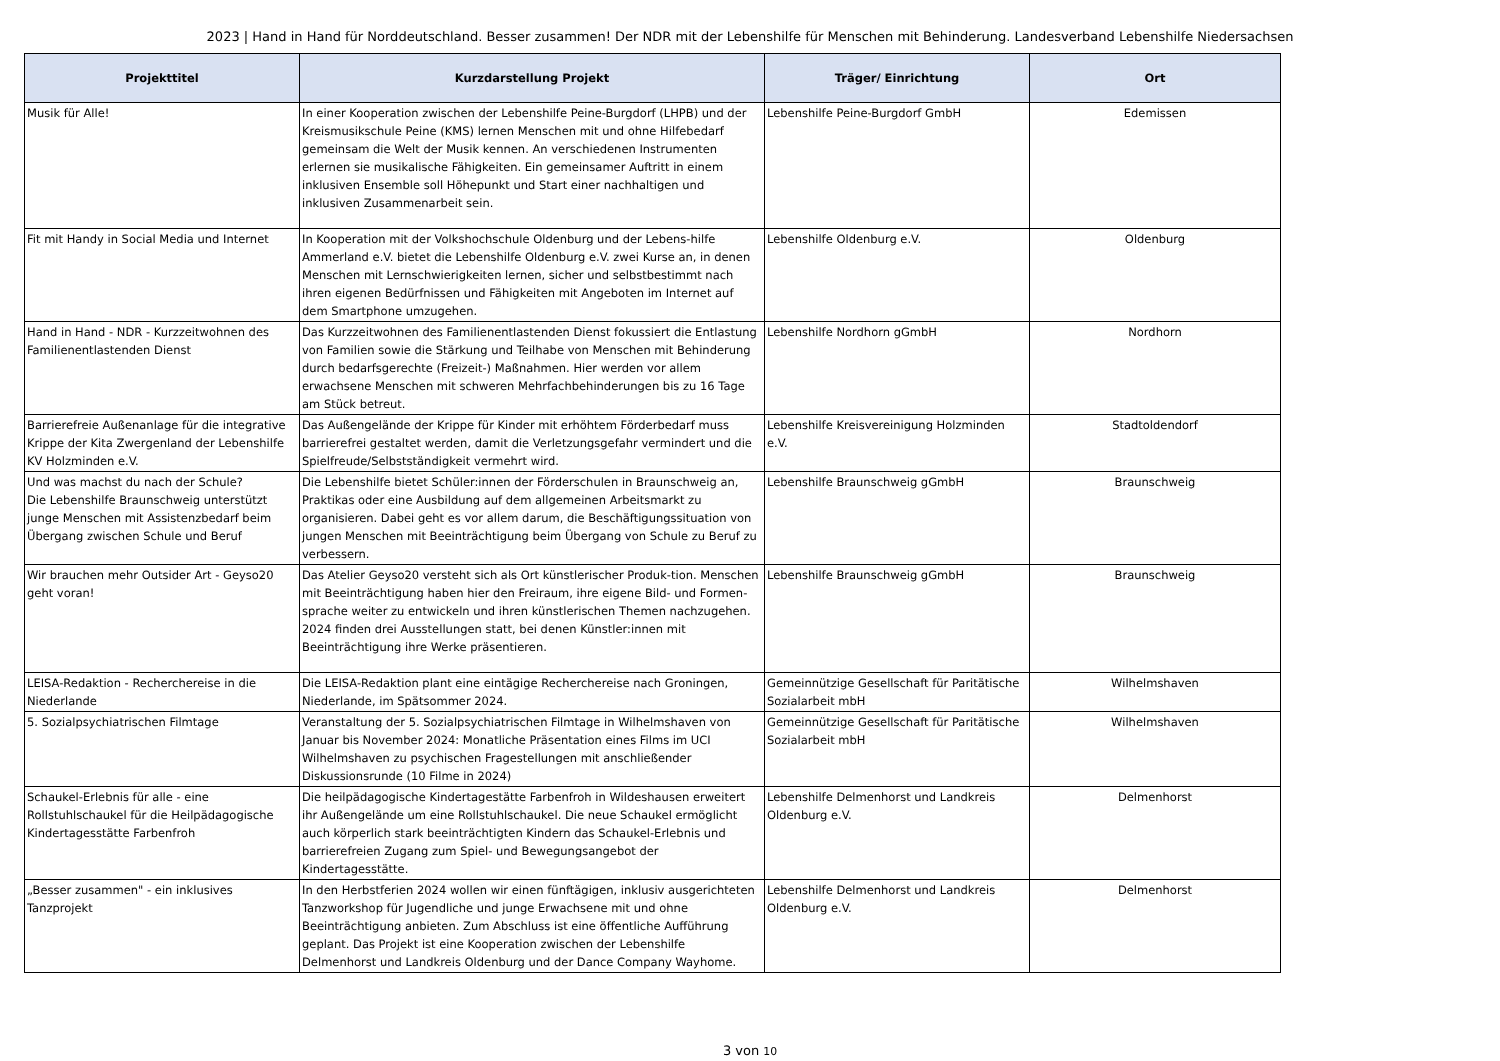2023 | Hand in Hand für Norddeutschland. Besser zusammen! Der NDR mit der Lebenshilfe für Menschen mit Behinderung. Landesverband Lebenshilfe Niedersachsen
| Projekttitel | Kurzdarstellung Projekt | Träger/ Einrichtung | Ort |
| --- | --- | --- | --- |
| Musik für Alle! | In einer Kooperation zwischen der Lebenshilfe Peine-Burgdorf (LHPB) und der Kreismusikschule Peine (KMS) lernen Menschen mit und ohne Hilfebedarf gemeinsam die Welt der Musik kennen. An verschiedenen Instrumenten erlernen sie musikalische Fähigkeiten. Ein gemeinsamer Auftritt in einem inklusiven Ensemble soll Höhepunkt und Start einer nachhaltigen und inklusiven Zusammenarbeit sein. | Lebenshilfe Peine-Burgdorf GmbH | Edemissen |
| Fit mit Handy in Social Media und Internet | In Kooperation mit der Volkshochschule Oldenburg und der Lebens-hilfe Ammerland e.V. bietet die Lebenshilfe Oldenburg e.V. zwei Kurse an, in denen Menschen mit Lernschwierigkeiten lernen, sicher und selbstbestimmt nach ihren eigenen Bedürfnissen und Fähigkeiten mit Angeboten im Internet auf dem Smartphone umzugehen. | Lebenshilfe Oldenburg e.V. | Oldenburg |
| Hand in Hand - NDR - Kurzzeitwohnen des Familienentlastenden Dienst | Das Kurzzeitwohnen des Familienentlastenden Dienst fokussiert die Entlastung von Familien sowie die Stärkung und Teilhabe von Menschen mit Behinderung durch bedarfsgerechte (Freizeit-) Maßnahmen. Hier werden vor allem erwachsene Menschen mit schweren Mehrfachbehinderungen bis zu 16 Tage am Stück betreut. | Lebenshilfe Nordhorn gGmbH | Nordhorn |
| Barrierefreie Außenanlage für die integrative Krippe der Kita Zwergenland der Lebenshilfe KV Holzminden e.V. | Das Außengelände der Krippe für Kinder mit erhöhtem Förderbedarf muss barrierefrei gestaltet werden, damit die Verletzungsgefahr vermindert und die Spielfreude/Selbstständigkeit vermehrt wird. | Lebenshilfe Kreisvereinigung Holzminden e.V. | Stadtoldendorf |
| Und was machst du nach der Schule? Die Lebenshilfe Braunschweig unterstützt junge Menschen mit Assistenzbedarf beim Übergang zwischen Schule und Beruf | Die Lebenshilfe bietet Schüler:innen der Förderschulen in Braunschweig an, Praktikas oder eine Ausbildung auf dem allgemeinen Arbeitsmarkt zu organisieren. Dabei geht es vor allem darum, die Beschäftigungssituation von jungen Menschen mit Beeinträchtigung beim Übergang von Schule zu Beruf zu verbessern. | Lebenshilfe Braunschweig gGmbH | Braunschweig |
| Wir brauchen mehr Outsider Art - Geyso20 geht voran! | Das Atelier Geyso20 versteht sich als Ort künstlerischer Produk-tion. Menschen mit Beeinträchtigung haben hier den Freiraum, ihre eigene Bild- und Formen-sprache weiter zu entwickeln und ihren künstlerischen Themen nachzugehen. 2024 finden drei Ausstellungen statt, bei denen Künstler:innen mit Beeinträchtigung ihre Werke präsentieren. | Lebenshilfe Braunschweig gGmbH | Braunschweig |
| LEISA-Redaktion - Recherchereise in die Niederlande | Die LEISA-Redaktion plant eine eintägige Recherchereise nach Groningen, Niederlande, im Spätsommer 2024. | Gemeinnützige Gesellschaft für Paritätische Sozialarbeit mbH | Wilhelmshaven |
| 5. Sozialpsychiatrischen Filmtage | Veranstaltung der 5. Sozialpsychiatrischen Filmtage in Wilhelmshaven von Januar bis November 2024: Monatliche Präsentation eines Films im UCI Wilhelmshaven zu psychischen Fragestellungen mit anschließender Diskussionsrunde (10 Filme in 2024) | Gemeinnützige Gesellschaft für Paritätische Sozialarbeit mbH | Wilhelmshaven |
| Schaukel-Erlebnis für alle - eine Rollstuhlschaukel für die Heilpädagogische Kindertagesstätte Farbenfroh | Die heilpädagogische Kindertagestätte Farbenfroh in Wildeshausen erweitert ihr Außengelände um eine Rollstuhlschaukel. Die neue Schaukel ermöglicht auch körperlich stark beeinträchtigten Kindern das Schaukel-Erlebnis und barrierefreien Zugang zum Spiel- und Bewegungsangebot der Kindertagesstätte. | Lebenshilfe Delmenhorst und Landkreis Oldenburg e.V. | Delmenhorst |
| „Besser zusammen" - ein inklusives Tanzprojekt | In den Herbstferien 2024 wollen wir einen fünftägigen, inklusiv ausgerichteten Tanzworkshop für Jugendliche und junge Erwachsene mit und ohne Beeinträchtigung anbieten. Zum Abschluss ist eine öffentliche Aufführung geplant. Das Projekt ist eine Kooperation zwischen der Lebenshilfe Delmenhorst und Landkreis Oldenburg und der Dance Company Wayhome. | Lebenshilfe Delmenhorst und Landkreis Oldenburg e.V. | Delmenhorst |
3 von 10